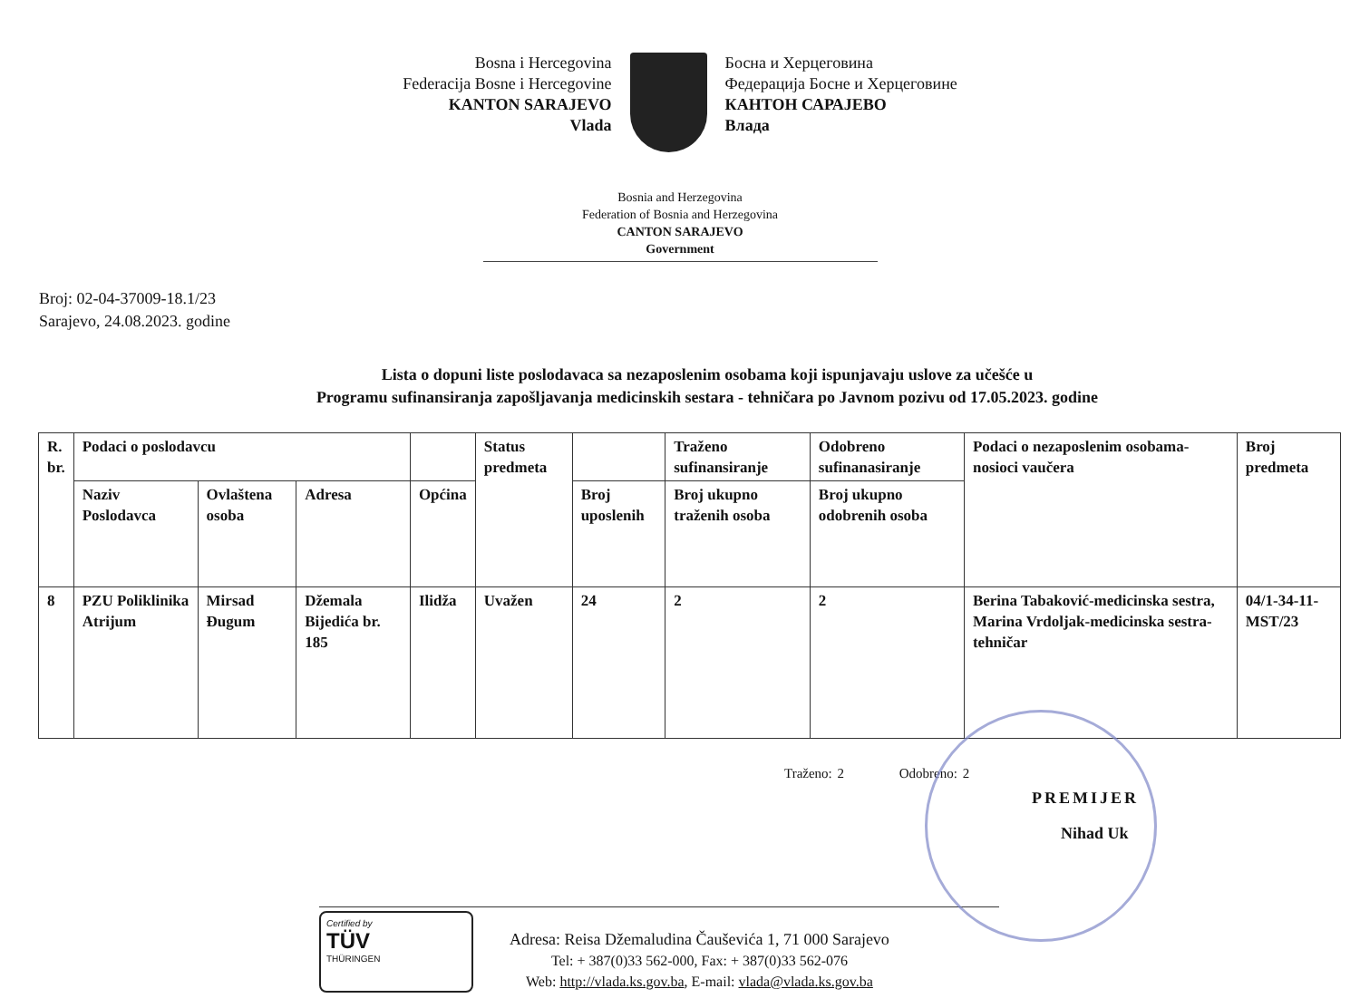Bosna i Hercegovina
Federacija Bosne i Hercegovine
KANTON SARAJEVO
Vlada
Босна и Херцеговина
Федерација Босне и Херцеговине
КАНТОН САРАЈЕВО
Влада
Bosnia and Herzegovina
Federation of Bosnia and Herzegovina
CANTON SARAJEVO
Government
Broj: 02-04-37009-18.1/23
Sarajevo, 24.08.2023. godine
Lista o dopuni liste poslodavaca sa nezaposlenim osobama koji ispunjavaju uslove za učešće u
Programu sufinansiranja zapošljavanja medicinskih sestara - tehničara po Javnom pozivu od 17.05.2023. godine
| R. br. | Podaci o poslodavcu | | | | Status predmeta | | Traženo sufinansiranje | Odobreno sufinanasiranje | Podaci o nezaposlenim osobama- nosioci vaučera | Broj predmeta |
| --- | --- | --- | --- | --- | --- | --- | --- | --- | --- | --- |
| | Naziv Poslodavca | Ovlaštena osoba | Adresa | Općina | | Broj uposlenih | Broj ukupno traženih osoba | Broj ukupno odobrenih osoba | | |
| 8 | PZU Poliklinika Atrijum | Mirsad Đugum | Džemala Bijedića br. 185 | Ilidža | Uvažen | 24 | 2 | 2 | Berina Tabaković-medicinska sestra, Marina Vrdoljak-medicinska sestra-tehničar | 04/1-34-11-MST/23 |
Traženo: 2 Odobreno: 2
PREMIJER
Nihad Uk
Certified by
TÜV
THÜRINGEN
Adresa: Reisa Džemaludina Čauševića 1, 71 000 Sarajevo
Tel: + 387(0)33 562-000, Fax: + 387(0)33 562-076
Web: http://vlada.ks.gov.ba, E-mail: vlada@vlada.ks.gov.ba